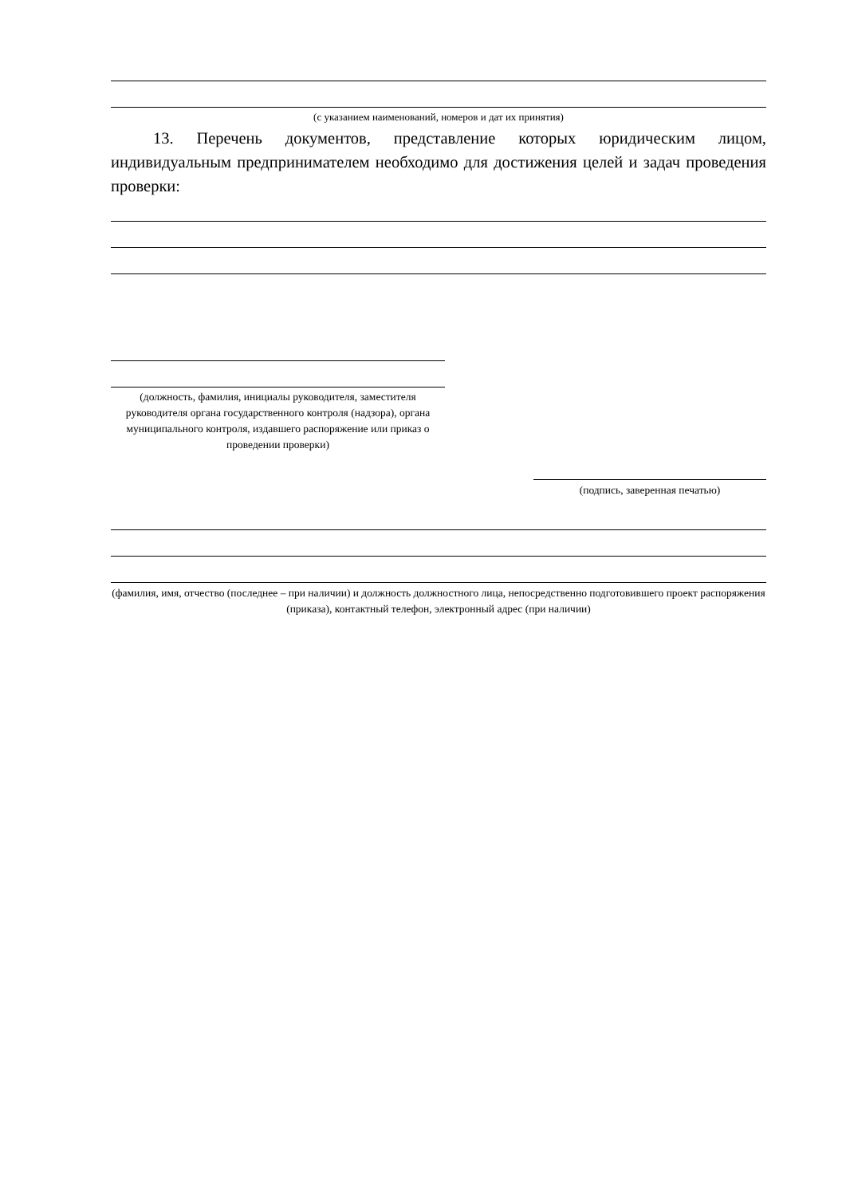(с указанием наименований, номеров и дат их принятия)
13. Перечень документов, представление которых юридическим лицом, индивидуальным предпринимателем необходимо для достижения целей и задач проведения проверки:
(должность, фамилия, инициалы руководителя, заместителя руководителя органа государственного контроля (надзора), органа муниципального контроля, издавшего распоряжение или приказ о проведении проверки)
(подпись, заверенная печатью)
(фамилия, имя, отчество (последнее – при наличии) и должность должностного лица, непосредственно подготовившего проект распоряжения (приказа), контактный телефон, электронный адрес (при наличии)